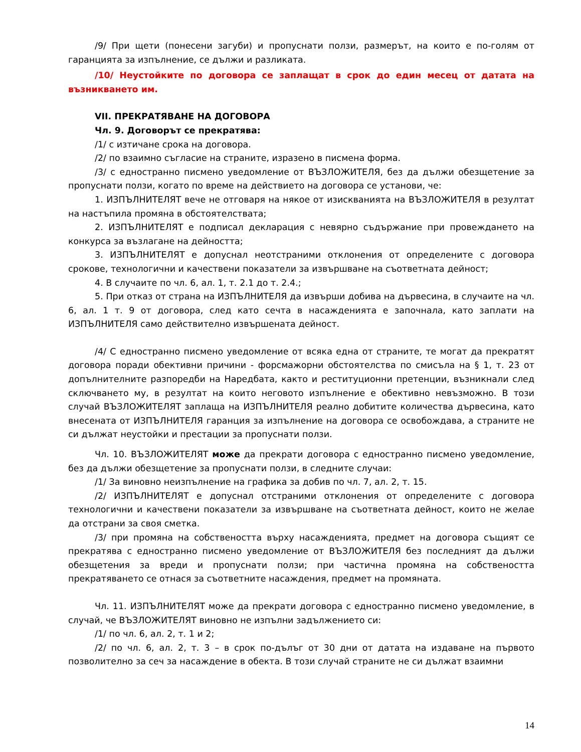/9/ При щети (понесени загуби) и пропуснати ползи, размерът, на които е по-голям от гаранцията за изпълнение, се дължи и разликата.
/10/ Неустойките по договора се заплащат в срок до един месец от датата на възникването им.
VII. ПРЕКРАТЯВАНЕ НА ДОГОВОРА
Чл. 9. Договорът се прекратява:
/1/ с изтичане срока на договора.
/2/ по взаимно съгласие на страните, изразено в писмена форма.
/3/ с едностранно писмено уведомление от ВЪЗЛОЖИТЕЛЯ, без да дължи обезщетение за пропуснати ползи, когато по време на действието на договора се установи, че:
1. ИЗПЪЛНИТЕЛЯТ вече не отговаря на някое от изискванията на ВЪЗЛОЖИТЕЛЯ в резултат на настъпила промяна в обстоятелствата;
2. ИЗПЪЛНИТЕЛЯТ е подписал декларация с невярно съдържание при провеждането на конкурса за възлагане на дейността;
3. ИЗПЪЛНИТЕЛЯТ е допуснал неотстраними отклонения от определените с договора срокове, технологични и качествени показатели за извършване на съответната дейност;
4. В случаите по чл. 6, ал. 1, т. 2.1 до т. 2.4.;
5. При отказ от страна на ИЗПЪЛНИТЕЛЯ да извърши добива на дървесина, в случаите на чл. 6, ал. 1 т. 9 от договора, след като сечта в насажденията е започнала, като заплати на ИЗПЪЛНИТЕЛЯ само действително извършената дейност.
/4/ С едностранно писмено уведомление от всяка една от страните, те могат да прекратят договора поради обективни причини - форсмажорни обстоятелства по смисъла на § 1, т. 23 от допълнителните разпоредби на Наредбата, както и реституционни претенции, възникнали след сключването му, в резултат на които неговото изпълнение е обективно невъзможно. В този случай ВЪЗЛОЖИТЕЛЯТ заплаща на ИЗПЪЛНИТЕЛЯ реално добитите количества дървесина, като внесената от ИЗПЪЛНИТЕЛЯ гаранция за изпълнение на договора се освобождава, а страните не си дължат неустойки и престации за пропуснати ползи.
Чл. 10. ВЪЗЛОЖИТЕЛЯТ може да прекрати договора с едностранно писмено уведомление, без да дължи обезщетение за пропуснати ползи, в следните случаи:
/1/ За виновно неизпълнение на графика за добив по чл. 7, ал. 2, т. 15.
/2/ ИЗПЪЛНИТЕЛЯТ е допуснал отстраними отклонения от определените с договора технологични и качествени показатели за извършване на съответната дейност, които не желае да отстрани за своя сметка.
/3/ при промяна на собствеността върху насажденията, предмет на договора същият се прекратява с едностранно писмено уведомление от ВЪЗЛОЖИТЕЛЯ без последният да дължи обезщетения за вреди и пропуснати ползи; при частична промяна на собствеността прекратяването се отнася за съответните насаждения, предмет на промяната.
Чл. 11. ИЗПЪЛНИТЕЛЯТ може да прекрати договора с едностранно писмено уведомление, в случай, че ВЪЗЛОЖИТЕЛЯТ виновно не изпълни задължението си:
/1/ по чл. 6, ал. 2, т. 1 и 2;
/2/ по чл. 6, ал. 2, т. 3 – в срок по-дълъг от 30 дни от датата на издаване на първото позволително за сеч за насаждение в обекта. В този случай страните не си дължат взаимни
14